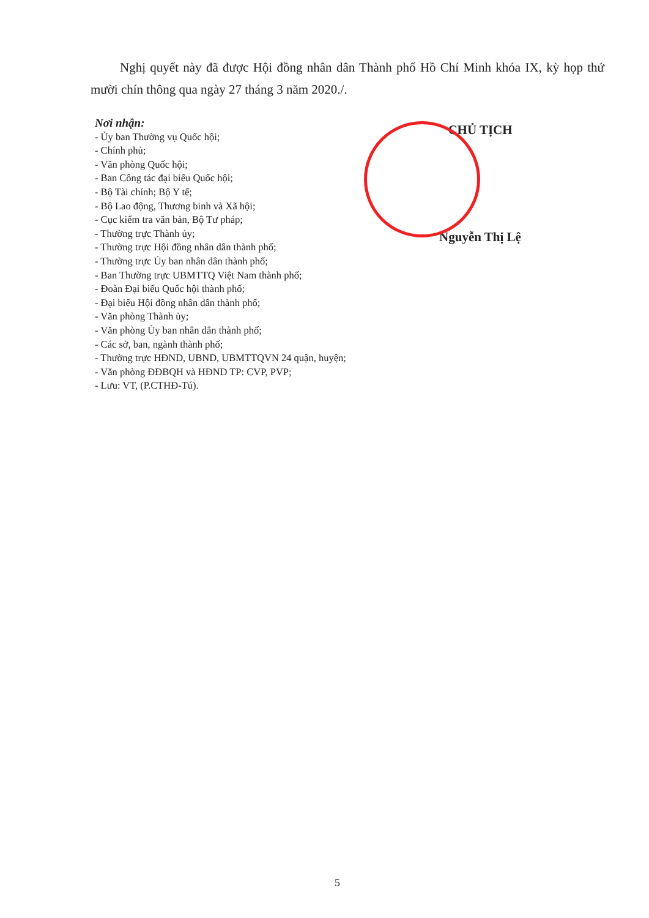Nghị quyết này đã được Hội đồng nhân dân Thành phố Hồ Chí Minh khóa IX, kỳ họp thứ mười chín thông qua ngày 27 tháng 3 năm 2020./.
Nơi nhận:
- Ủy ban Thường vụ Quốc hội;
- Chính phủ;
- Văn phòng Quốc hội;
- Ban Công tác đại biểu Quốc hội;
- Bộ Tài chính; Bộ Y tế;
- Bộ Lao động, Thương binh và Xã hội;
- Cục kiểm tra văn bản, Bộ Tư pháp;
- Thường trực Thành ủy;
- Thường trực Hội đồng nhân dân thành phố;
- Thường trực Ủy ban nhân dân thành phố;
- Ban Thường trực UBMTTQ Việt Nam thành phố;
- Đoàn Đại biểu Quốc hội thành phố;
- Đại biểu Hội đồng nhân dân thành phố;
- Văn phòng Thành ủy;
- Văn phòng Ủy ban nhân dân thành phố;
- Các sở, ban, ngành thành phố;
- Thường trực HĐND, UBND, UBMTTQVN 24 quận, huyện;
- Văn phòng ĐĐBQH và HĐND TP: CVP, PVP;
- Lưu: VT, (P.CTHĐ-Tú).
CHỦ TỊCH
Nguyễn Thị Lệ
5